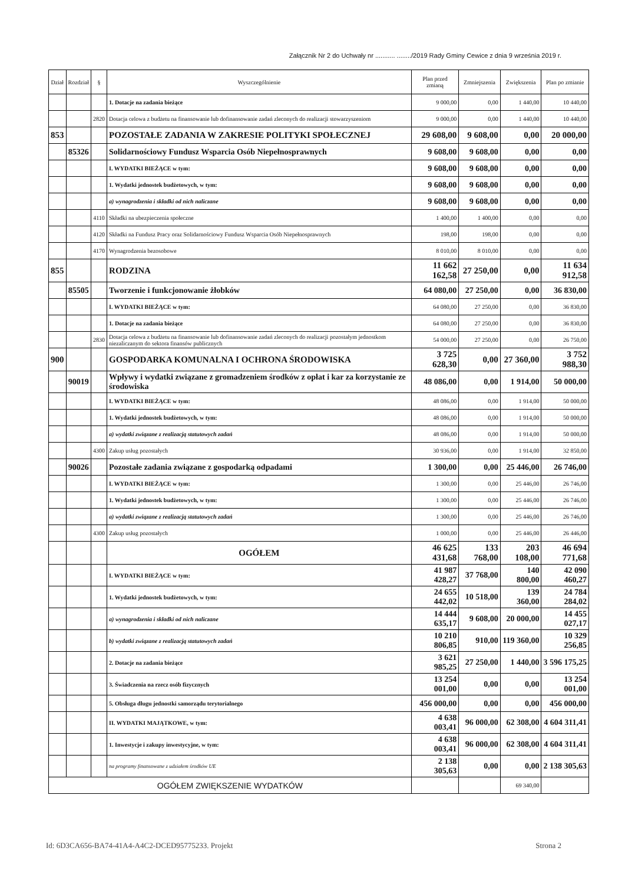Załącznik Nr 2 do Uchwały nr ........... ......../2019 Rady Gminy Cewice z dnia 9 września 2019 r.
| Dział | Rozdział | § | Wyszczególnienie | Plan przed zmianą | Zmniejszenia | Zwiększenia | Plan po zmianie |
| --- | --- | --- | --- | --- | --- | --- | --- |
| | | | 1. Dotacje na zadania bieżące | 9 000,00 | 0,00 | 1 440,00 | 10 440,00 |
| | | 2820 | Dotacja celowa z budżetu na finansowanie lub dofinansowanie zadań zleconych do realizacji stowarzyszeniom | 9 000,00 | 0,00 | 1 440,00 | 10 440,00 |
| 853 | | | POZOSTAŁE ZADANIA W ZAKRESIE POLITYKI SPOŁECZNEJ | 29 608,00 | 9 608,00 | 0,00 | 20 000,00 |
| | 85326 | | Solidarnościowy Fundusz Wsparcia Osób Niepełnosprawnych | 9 608,00 | 9 608,00 | 0,00 | 0,00 |
| | | | I. WYDATKI BIEŻĄCE w tym: | 9 608,00 | 9 608,00 | 0,00 | 0,00 |
| | | | 1. Wydatki jednostek budżetowych, w tym: | 9 608,00 | 9 608,00 | 0,00 | 0,00 |
| | | | a) wynagrodzenia i składki od nich naliczane | 9 608,00 | 9 608,00 | 0,00 | 0,00 |
| | | 4110 | Składki na ubezpieczenia społeczne | 1 400,00 | 1 400,00 | 0,00 | 0,00 |
| | | 4120 | Składki na Fundusz Pracy oraz Solidarnościowy Fundusz Wsparcia Osób Niepełnosprawnych | 198,00 | 198,00 | 0,00 | 0,00 |
| | | 4170 | Wynagrodzenia bezosobowe | 8 010,00 | 8 010,00 | 0,00 | 0,00 |
| 855 | | | RODZINA | 11 662 162,58 | 27 250,00 | 0,00 | 11 634 912,58 |
| | 85505 | | Tworzenie i funkcjonowanie żłobków | 64 080,00 | 27 250,00 | 0,00 | 36 830,00 |
| | | | I. WYDATKI BIEŻĄCE w tym: | 64 080,00 | 27 250,00 | 0,00 | 36 830,00 |
| | | | 1. Dotacje na zadania bieżące | 64 080,00 | 27 250,00 | 0,00 | 36 830,00 |
| | | 2830 | Dotacja celowa z budżetu na finansowanie lub dofinansowanie zadań zleconych do realizacji pozostałym jednostkom niezaliczanym do sektora finansów publicznych | 54 000,00 | 27 250,00 | 0,00 | 26 750,00 |
| 900 | | | GOSPODARKA KOMUNALNA I OCHRONA ŚRODOWISKA | 3 725 628,30 | 0,00 | 27 360,00 | 3 752 988,30 |
| | 90019 | | Wpływy i wydatki związane z gromadzeniem środków z opłat i kar za korzystanie ze środowiska | 48 086,00 | 0,00 | 1 914,00 | 50 000,00 |
| | | | I. WYDATKI BIEŻĄCE w tym: | 48 086,00 | 0,00 | 1 914,00 | 50 000,00 |
| | | | 1. Wydatki jednostek budżetowych, w tym: | 48 086,00 | 0,00 | 1 914,00 | 50 000,00 |
| | | | a) wydatki związane z realizacją statutowych zadań | 48 086,00 | 0,00 | 1 914,00 | 50 000,00 |
| | | 4300 | Zakup usług pozostałych | 30 936,00 | 0,00 | 1 914,00 | 32 850,00 |
| | 90026 | | Pozostałe zadania związane z gospodarką odpadami | 1 300,00 | 0,00 | 25 446,00 | 26 746,00 |
| | | | I. WYDATKI BIEŻĄCE w tym: | 1 300,00 | 0,00 | 25 446,00 | 26 746,00 |
| | | | 1. Wydatki jednostek budżetowych, w tym: | 1 300,00 | 0,00 | 25 446,00 | 26 746,00 |
| | | | a) wydatki związane z realizacją statutowych zadań | 1 300,00 | 0,00 | 25 446,00 | 26 746,00 |
| | | 4300 | Zakup usług pozostałych | 1 000,00 | 0,00 | 25 446,00 | 26 446,00 |
| | | | OGÓŁEM | 46 625 431,68 | 133 768,00 | 203 108,00 | 46 694 771,68 |
| | | | I. WYDATKI BIEŻĄCE w tym: | 41 987 428,27 | 37 768,00 | 140 800,00 | 42 090 460,27 |
| | | | 1. Wydatki jednostek budżetowych, w tym: | 24 655 442,02 | 10 518,00 | 139 360,00 | 24 784 284,02 |
| | | | a) wynagrodzenia i składki od nich naliczane | 14 444 635,17 | 9 608,00 | 20 000,00 | 14 455 027,17 |
| | | | b) wydatki związane z realizacją statutowych zadań | 10 210 806,85 | 910,00 | 119 360,00 | 10 329 256,85 |
| | | | 2. Dotacje na zadania bieżące | 3 621 985,25 | 27 250,00 | 1 440,00 | 3 596 175,25 |
| | | | 3. Świadczenia na rzecz osób fizycznych | 13 254 001,00 | 0,00 | 0,00 | 13 254 001,00 |
| | | | 5. Obsługa długu jednostki samorządu terytorialnego | 456 000,00 | 0,00 | 0,00 | 456 000,00 |
| | | | II. WYDATKI MAJĄTKOWE, w tym: | 4 638 003,41 | 96 000,00 | 62 308,00 | 4 604 311,41 |
| | | | 1. Inwestycje i zakupy inwestycyjne, w tym: | 4 638 003,41 | 96 000,00 | 62 308,00 | 4 604 311,41 |
| | | | na programy finansowane z udziałem środków UE | 2 138 305,63 | 0,00 | 0,00 | 2 138 305,63 |
| OGÓŁEM ZWIĘKSZENIE WYDATKÓW | | | | | | 69 340,00 | |
Id: 6D3CA656-BA74-41A4-A4C2-DCED95775233. Projekt Strona 2